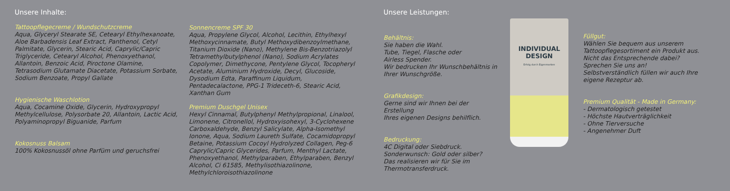Unsere Inhalte:
Tattoopflegecreme / Wundschutzcreme
Aqua, Glyceryl Stearate SE, Cetearyl Ethylhexanoate, Aloe Barbadensis Leaf Extract, Panthenol, Cetyl Palmitate, Glycerin, Stearic Acid, Caprylic/Capric Triglyceride, Cetearyl Alcohol, Phenoxyethanol, Allantoin, Benzoic Acid, Piroctone Olamine, Tetrasodium Glutamate Diacetate, Potassium Sorbate, Sodium Benzoate, Propyl Gallate
Hygienische Waschlotion
Aqua, Cocamine Oxide, Glycerin, Hydroxypropyl Methylcellulose, Polysorbate 20, Allantoin, Lactic Acid, Polyaminopropyl Biguanide, Parfum
Kokosnuss Balsam
100% Kokosnussöl ohne Parfüm und geruchsfrei
Sonnencreme SPF 30
Aqua, Propylene Glycol, Alcohol, Lecithin, Ethylhexyl Methoxycinnamate, Butyl Methoxydibenzoylmethane, Titanium Dioxide (Nano), Methylene Bis-Benzotriazolyl Tetramethylbutylphenol (Nano), Sodium Acrylates Copolymer, Dimethycone, Pentylene Glycol, Tocopheryl Acetate, Aluminium Hydroxide, Decyl, Glucoside, Dysodium Edta, Paraffinum Liquidum, Pentadecalactone, PPG-1 Trideceth-6, Stearic Acid, Xanthan Gum
Premium Duschgel Unisex
Hexyl Cinnamal, Butylphenyl Methylpropional, Linalool, Limonene, Citronellol, Hydroxyisohexyl, 3-Cyclohexene Carboxaldehyde, Benzyl Salicylate, Alpha-Isomethyl Ionone, Aqua, Sodium Laureth Sulfate, Cocamidopropyl Betaine, Potassium Cocoyl Hydrolyzed Collagen, Peg-6 Caprylic/Capric Glycerides, Parfum, Menthyl Lactate, Phenoxyethanol, Methylparaben, Ethylparaben, Benzyl Alcohol, Ci 61585, Methylisothiazolinone, Methylchloroisothiazolinone
Unsere Leistungen:
Behältnis:
Sie haben die Wahl.
Tube, Tiegel, Flasche oder
Airless Spender.
Wir bedrucken Ihr Wunschbehältnis in
Ihrer Wunschgröße.
Grafikdesign:
Gerne sind wir Ihnen bei der Erstellung
Ihres eigenen Designs behilflich.
Bedruckung:
4C Digital oder Siebdruck.
Sonderwunsch: Gold oder silber?
Das realisieren wir für Sie im
Thermotransferdruck.
INDIVIDUAL
DESIGN
Erfolg durch Eigenmarken
Füllgut:
Wählen Sie bequem aus unserem Tattoopflegesortiment ein Produkt aus. Nicht das Entsprechende dabei? Sprechen Sie uns an! Selbstverständlich füllen wir auch Ihre eigene Rezeptur ab.
Premium Qualität - Made in Germany:
- Dermatologisch getestet
- Höchste Hautverträglichkeit
- Ohne Tierversuche
- Angenehmer Duft